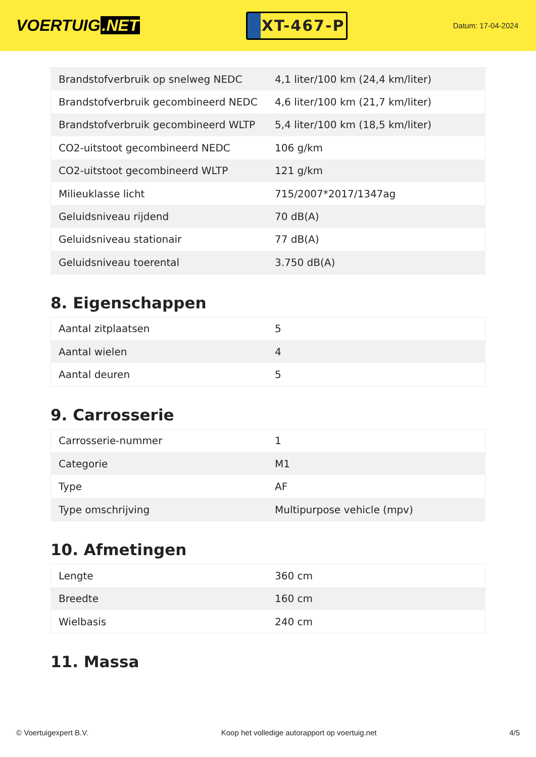VOERTUIG.NET
XT-467-P
Datum: 17-04-2024
| Brandstofverbruik op snelweg NEDC | 4,1 liter/100 km (24,4 km/liter) |
| Brandstofverbruik gecombineerd NEDC | 4,6 liter/100 km (21,7 km/liter) |
| Brandstofverbruik gecombineerd WLTP | 5,4 liter/100 km (18,5 km/liter) |
| CO2-uitstoot gecombineerd NEDC | 106 g/km |
| CO2-uitstoot gecombineerd WLTP | 121 g/km |
| Milieuklasse licht | 715/2007*2017/1347ag |
| Geluidsniveau rijdend | 70 dB(A) |
| Geluidsniveau stationair | 77 dB(A) |
| Geluidsniveau toerental | 3.750 dB(A) |
8. Eigenschappen
| Aantal zitplaatsen | 5 |
| Aantal wielen | 4 |
| Aantal deuren | 5 |
9. Carrosserie
| Carrosserie-nummer | 1 |
| Categorie | M1 |
| Type | AF |
| Type omschrijving | Multipurpose vehicle (mpv) |
10. Afmetingen
| Lengte | 360 cm |
| Breedte | 160 cm |
| Wielbasis | 240 cm |
11. Massa
© Voertuigexpert B.V. Koop het volledige autorapport op voertuig.net 4/5